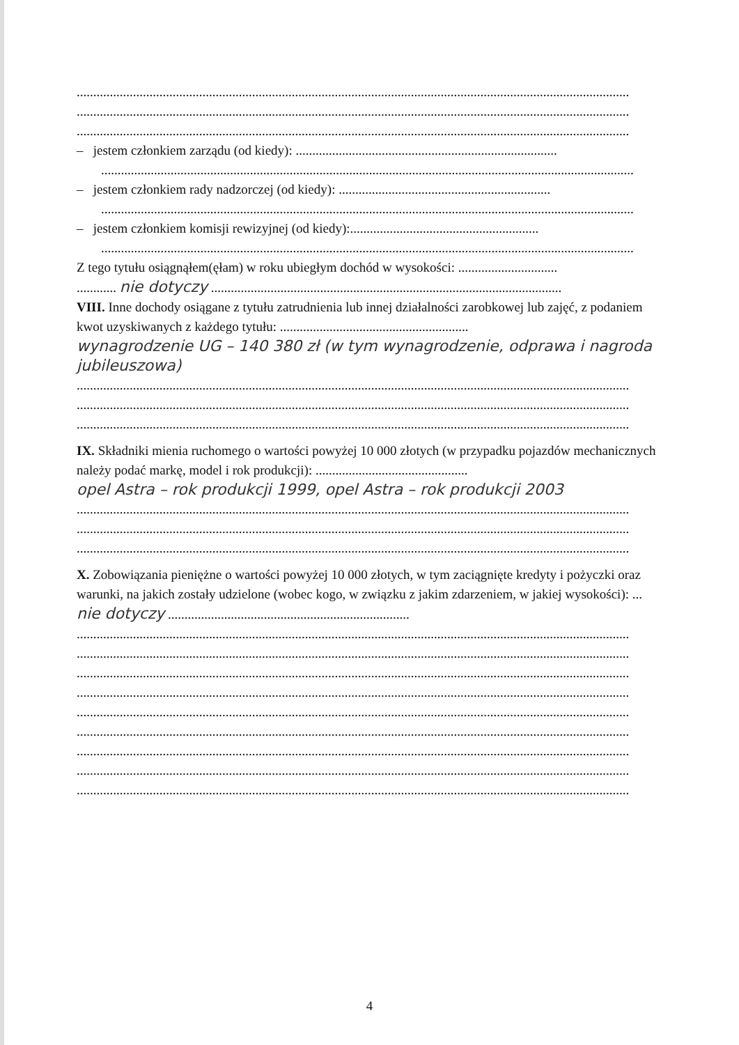.......................................................................................................................................................................
.......................................................................................................................................................................
.......................................................................................................................................................................
– jestem członkiem zarządu (od kiedy): ...............................................................................
.................................................................................................................................................................
– jestem członkiem rady nadzorczej (od kiedy): ................................................................
.................................................................................................................................................................
– jestem członkiem komisji rewizyjnej (od kiedy):.........................................................
.................................................................................................................................................................
Z tego tytułu osiągnąłem(ęłam) w roku ubiegłym dochód w wysokości: ..............................
............ nie dotyczy ..........................................................................................................
VIII. Inne dochody osiągane z tytułu zatrudnienia lub innej działalności zarobkowej lub zajęć, z podaniem kwot uzyskiwanych z każdego tytułu: .........................................................
wynagrodzenie UG – 140 380 zł (w tym wynagrodzenie, odprawa i nagroda jubileuszowa)
.......................................................................................................................................................................
.......................................................................................................................................................................
.......................................................................................................................................................................
IX. Składniki mienia ruchomego o wartości powyżej 10 000 złotych (w przypadku pojazdów mechanicznych należy podać markę, model i rok produkcji): ..............................................
opel Astra – rok produkcji 1999, opel Astra – rok produkcji 2003
.......................................................................................................................................................................
.......................................................................................................................................................................
.......................................................................................................................................................................
X. Zobowiązania pieniężne o wartości powyżej 10 000 złotych, w tym zaciągnięte kredyty i pożyczki oraz warunki, na jakich zostały udzielone (wobec kogo, w związku z jakim zdarzeniem, w jakiej wysokości): ... nie dotyczy .........................................................................
.......................................................................................................................................................................
.......................................................................................................................................................................
.......................................................................................................................................................................
.......................................................................................................................................................................
.......................................................................................................................................................................
.......................................................................................................................................................................
.......................................................................................................................................................................
.......................................................................................................................................................................
.......................................................................................................................................................................
4